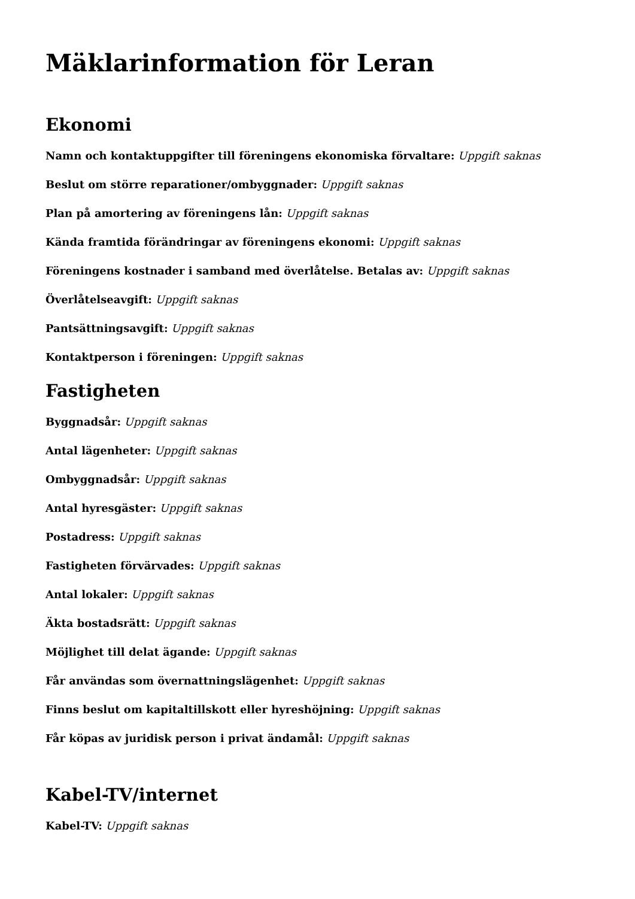Mäklarinformation för Leran
Ekonomi
Namn och kontaktuppgifter till föreningens ekonomiska förvaltare: Uppgift saknas
Beslut om större reparationer/ombyggnader: Uppgift saknas
Plan på amortering av föreningens lån: Uppgift saknas
Kända framtida förändringar av föreningens ekonomi: Uppgift saknas
Föreningens kostnader i samband med överlåtelse. Betalas av: Uppgift saknas
Överlåtelseavgift: Uppgift saknas
Pantsättningsavgift: Uppgift saknas
Kontaktperson i föreningen: Uppgift saknas
Fastigheten
Byggnadsår: Uppgift saknas
Antal lägenheter: Uppgift saknas
Ombyggnadsår: Uppgift saknas
Antal hyresgäster: Uppgift saknas
Postadress: Uppgift saknas
Fastigheten förvärvades: Uppgift saknas
Antal lokaler: Uppgift saknas
Äkta bostadsrätt: Uppgift saknas
Möjlighet till delat ägande: Uppgift saknas
Får användas som övernattningslägenhet: Uppgift saknas
Finns beslut om kapitaltillskott eller hyreshöjning: Uppgift saknas
Får köpas av juridisk person i privat ändamål: Uppgift saknas
Kabel-TV/internet
Kabel-TV: Uppgift saknas